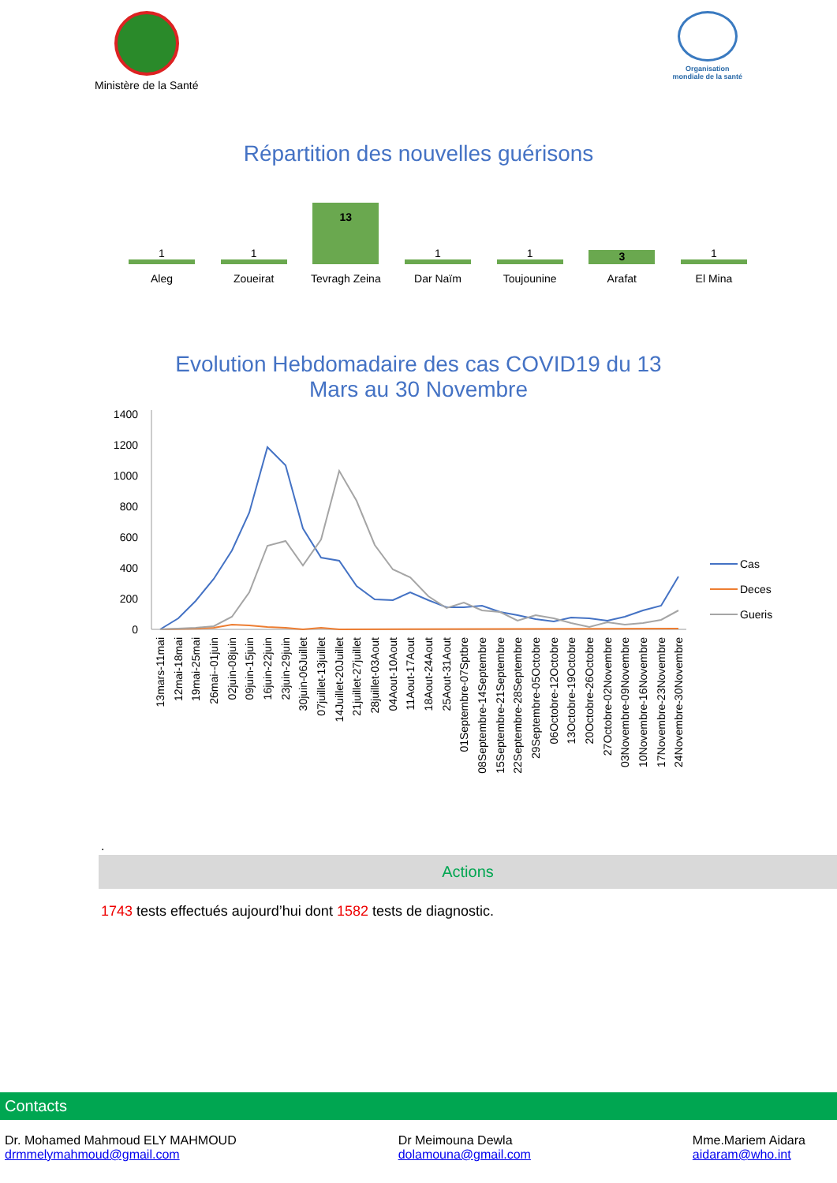Ministère de la Santé
Organisation
mondiale de la santé
Répartition des nouvelles guérisons
1
Aleg
1
Zoueirat
13
Tevragh Zeina
1
Dar Naïm
1
Toujounine
3
Arafat
1
El Mina
Evolution Hebdomadaire des cas COVID19 du 13 Mars au 30 Novembre
1400
1200
1000
800
600
400
200
0
Cas
Deces
Gueris
13mars-11mai
12mai-18mai
19mai-25mai
26mai--01juin
02juin-08juin
09juin-15juin
16juin-22juin
23juin-29juin
30juin-06Juillet
07juillet-13juillet
14Juillet-20Juillet
21juillet-27juillet
28juillet-03Aout
04Aout-10Aout
11Aout-17Aout
18Aout-24Aout
25Aout-31Aout
01Septembre-07Sptbre
08Septembre-14Septembre
15Septembre-21Septembre
22Septembre-28Septembre
29Septembre-05Octobre
06Octobre-12Octobre
13Octobre-19Octobre
20Octobre-26Octobre
27Octobre-02Novembre
03Novembre-09Novembre
10Novembre-16Novembre
17Novembre-23Novembre
24Novembre-30Novembre
.
Actions
1743 tests effectués aujourd’hui dont 1582 tests de diagnostic.
Contacts
Dr. Mohamed Mahmoud ELY MAHMOUD
drmmelymahmoud@gmail.com
Dr Meimouna Dewla
dolamouna@gmail.com
Mme.Mariem Aidara
aidaram@who.int